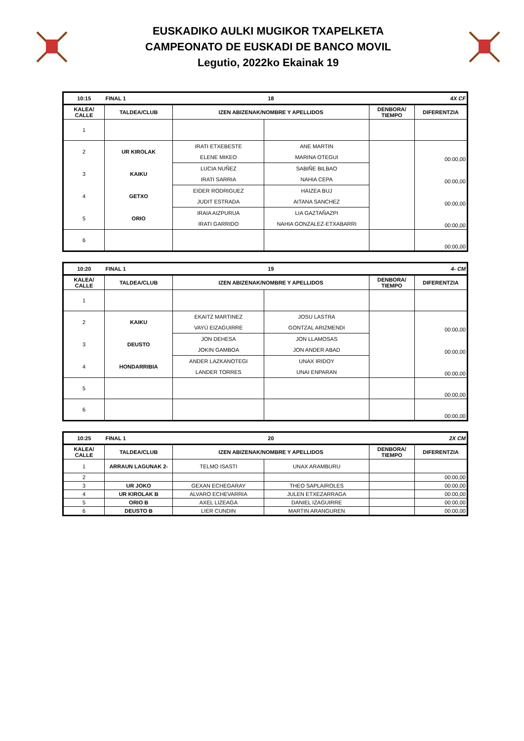EUSKADIKO AULKI MUGIKOR TXAPELKETA
CAMPEONATO DE EUSKADI DE BANCO MOVIL
Legutio, 2022ko Ekainak 19
| 10:15 | FINAL 1 | 18 | | | 4X CF |
| KALEA/ CALLE | TALDEA/CLUB | IZEN ABIZENAK/NOMBRE Y APELLIDOS | | DENBORA/ TIEMPO | DIFERENTZIA |
| 1 | | | | | |
| 2 | UR KIROLAK | IRATI ETXEBESTE | ANE MARTIN | | 00:00,00 |
| | | ELENE MIKEO | MARINA OTEGUI | | |
| 3 | KAIKU | LUCIA NUÑEZ | SABIÑE BILBAO | | 00:00,00 |
| | | IRATI SARRIA | NAHIA CEPA | | |
| 4 | GETXO | EIDER RODRIGUEZ | HAIZEA BUJ | | 00:00,00 |
| | | JUDIT ESTRADA | AITANA SANCHEZ | | |
| 5 | ORIO | IRAIA AIZPURUA | LIA GAZTAÑAZPI | | 00:00,00 |
| | | IRATI GARRIDO | NAHIA GONZALEZ-ETXABARRI | | |
| 6 | | | | | 00:00,00 |
| 10:20 | FINAL 1 | 19 | | | 4- CM |
| KALEA/ CALLE | TALDEA/CLUB | IZEN ABIZENAK/NOMBRE Y APELLIDOS | | DENBORA/ TIEMPO | DIFERENTZIA |
| 1 | | | | | |
| 2 | KAIKU | EKAITZ MARTINEZ | JOSU LASTRA | | 00:00,00 |
| | | VAYÚ EIZAGUIRRE | GONTZAL ARIZMENDI | | |
| 3 | DEUSTO | JON DEHESA | JON LLAMOSAS | | 00:00,00 |
| | | JOKIN GAMBOA | JON ANDER ABAD | | |
| 4 | HONDARRIBIA | ANDER LAZKANOTEGI | UNAX IRIDOY | | 00:00,00 |
| | | LANDER TORRES | UNAI ENPARAN | | |
| 5 | | | | | 00:00,00 |
| 6 | | | | | 00:00,00 |
| 10:25 | FINAL 1 | 20 | | | 2X CM |
| KALEA/ CALLE | TALDEA/CLUB | IZEN ABIZENAK/NOMBRE Y APELLIDOS | | DENBORA/ TIEMPO | DIFERENTZIA |
| 1 | ARRAUN LAGUNAK 2- | TELMO ISASTI | UNAX ARAMBURU | | |
| 2 | | | | | 00:00,00 |
| 3 | UR JOKO | GEXAN ECHEGARAY | THEO SAPLAIROLES | | 00:00,00 |
| 4 | UR KIROLAK B | ALVARO ECHEVARRIA | JULEN ETXEZARRAGA | | 00:00,00 |
| 5 | ORIO B | AXEL LIZEAGA | DANIEL IZAGUIRRE | | 00:00,00 |
| 6 | DEUSTO B | LIER CUNDIN | MARTIN ARANGUREN | | 00:00,00 |